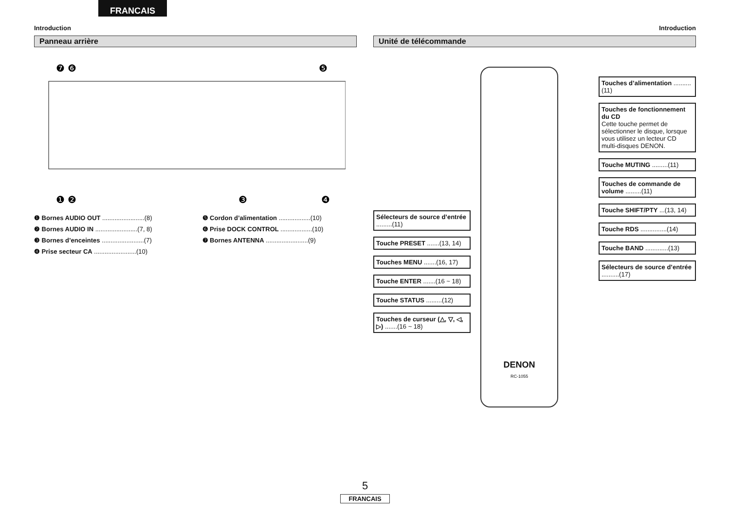FRANCAIS
Introduction
Panneau arrière
❼ ❻
❺
❶ ❷
❸
❹
❶ Bornes AUDIO OUT ........................(8)
❷ Bornes AUDIO IN ........................(7, 8)
❸ Bornes d’enceintes ........................(7)
❹ Prise secteur CA ........................(10)
❺ Cordon d’alimentation ..................(10)
❻ Prise DOCK CONTROL ..................(10)
❼ Bornes ANTENNA ........................(9)
Introduction
Unité de télécommande
Sélecteurs de source d’entrée .........(11)
Touche PRESET .......(13, 14)
Touches MENU .......(16, 17)
Touche ENTER .......(16 ~ 18)
Touche STATUS .........(12)
Touches de curseur (△, ▽, ◁, ▷) .......(16 ~ 18)
DENON
RC-1055
Touches d’alimentation ..........(11)
Touches de fonctionnement du CD
Cette touche permet de sélectionner le disque, lorsque vous utilisez un lecteur CD multi-disques DENON.
Touche MUTING .........(11)
Touches de commande de volume .........(11)
Touche SHIFT/PTY ...(13, 14)
Touche RDS ...............(14)
Touche BAND .............(13)
Sélecteurs de source d’entrée ..........(17)
5
FRANCAIS